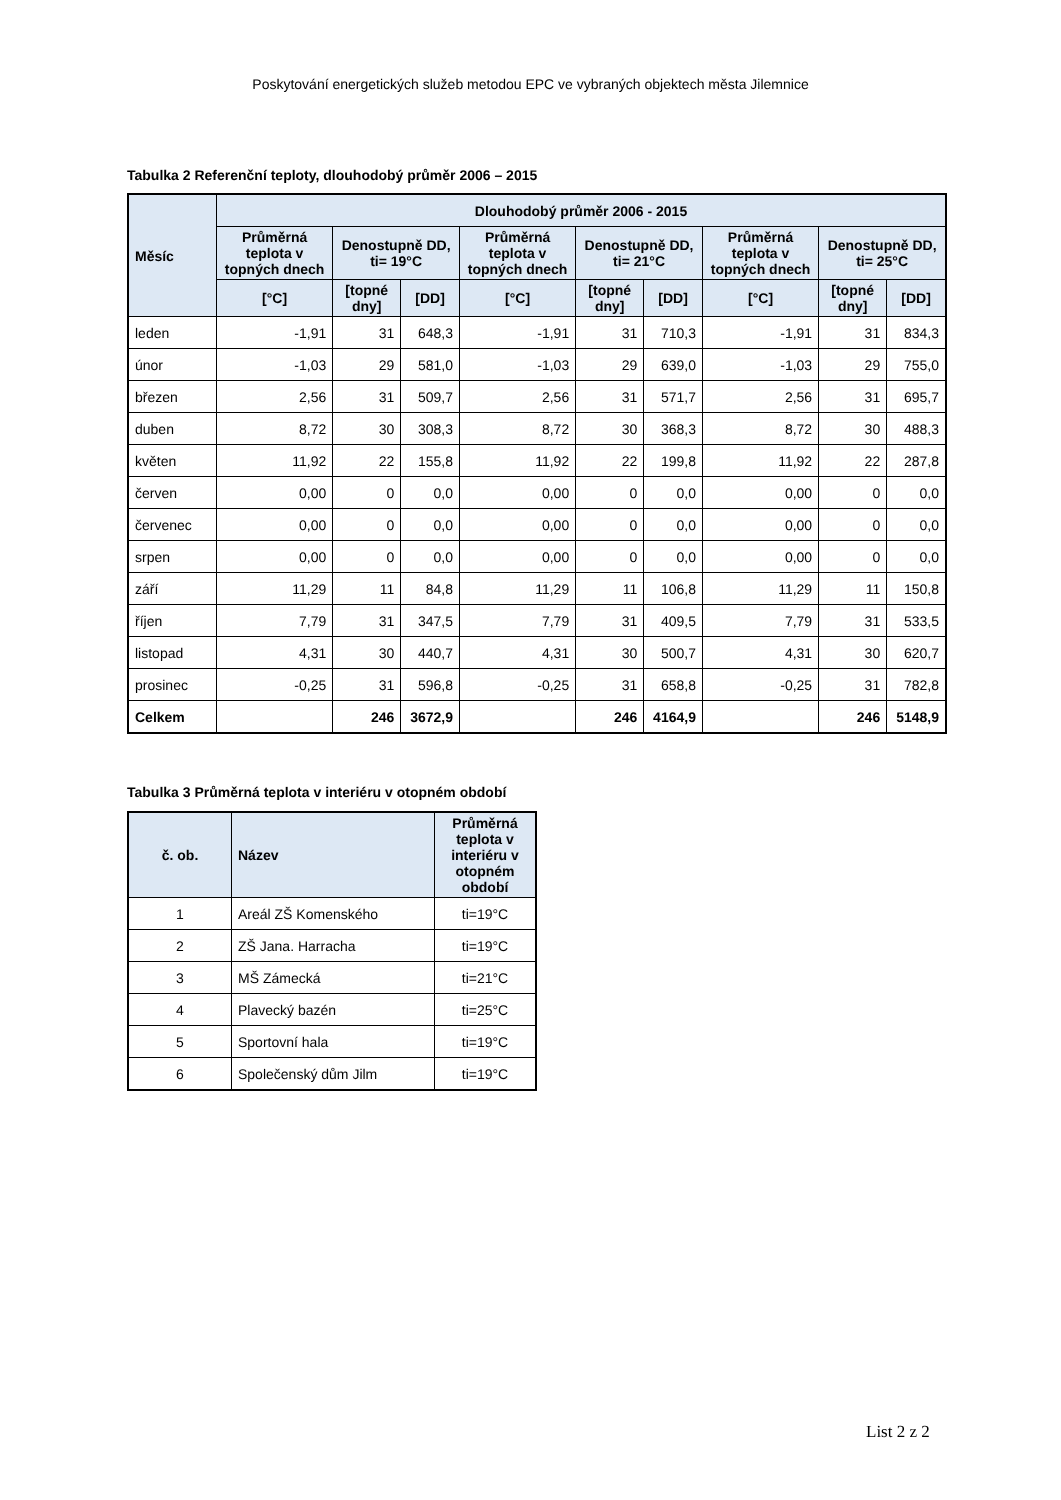Poskytování energetických služeb metodou EPC ve vybraných objektech města Jilemnice
Tabulka 2 Referenční teploty, dlouhodobý průměr 2006 – 2015
| Měsíc | Dlouhodobý průměr 2006 - 2015 | | | | | | | | |
| --- | --- | --- | --- | --- | --- | --- | --- | --- | --- |
| | Průměrná teplota v topných dnech | Denostupně DD, ti= 19°C | | Průměrná teplota v topných dnech | Denostupně DD, ti= 21°C | | Průměrná teplota v topných dnech | Denostupně DD, ti= 25°C | |
| | [°C] | [topné dny] | [DD] | [°C] | [topné dny] | [DD] | [°C] | [topné dny] | [DD] |
| leden | -1,91 | 31 | 648,3 | -1,91 | 31 | 710,3 | -1,91 | 31 | 834,3 |
| únor | -1,03 | 29 | 581,0 | -1,03 | 29 | 639,0 | -1,03 | 29 | 755,0 |
| březen | 2,56 | 31 | 509,7 | 2,56 | 31 | 571,7 | 2,56 | 31 | 695,7 |
| duben | 8,72 | 30 | 308,3 | 8,72 | 30 | 368,3 | 8,72 | 30 | 488,3 |
| květen | 11,92 | 22 | 155,8 | 11,92 | 22 | 199,8 | 11,92 | 22 | 287,8 |
| červen | 0,00 | 0 | 0,0 | 0,00 | 0 | 0,0 | 0,00 | 0 | 0,0 |
| červenec | 0,00 | 0 | 0,0 | 0,00 | 0 | 0,0 | 0,00 | 0 | 0,0 |
| srpen | 0,00 | 0 | 0,0 | 0,00 | 0 | 0,0 | 0,00 | 0 | 0,0 |
| září | 11,29 | 11 | 84,8 | 11,29 | 11 | 106,8 | 11,29 | 11 | 150,8 |
| říjen | 7,79 | 31 | 347,5 | 7,79 | 31 | 409,5 | 7,79 | 31 | 533,5 |
| listopad | 4,31 | 30 | 440,7 | 4,31 | 30 | 500,7 | 4,31 | 30 | 620,7 |
| prosinec | -0,25 | 31 | 596,8 | -0,25 | 31 | 658,8 | -0,25 | 31 | 782,8 |
| Celkem | | 246 | 3672,9 | | 246 | 4164,9 | | 246 | 5148,9 |
Tabulka 3 Průměrná teplota v interiéru v otopném období
| č. ob. | Název | Průměrná teplota v interiéru v otopném období |
| --- | --- | --- |
| 1 | Areál ZŠ Komenského | ti=19°C |
| 2 | ZŠ Jana. Harracha | ti=19°C |
| 3 | MŠ Zámecká | ti=21°C |
| 4 | Plavecký bazén | ti=25°C |
| 5 | Sportovní hala | ti=19°C |
| 6 | Společenský dům Jilm | ti=19°C |
List 2 z 2